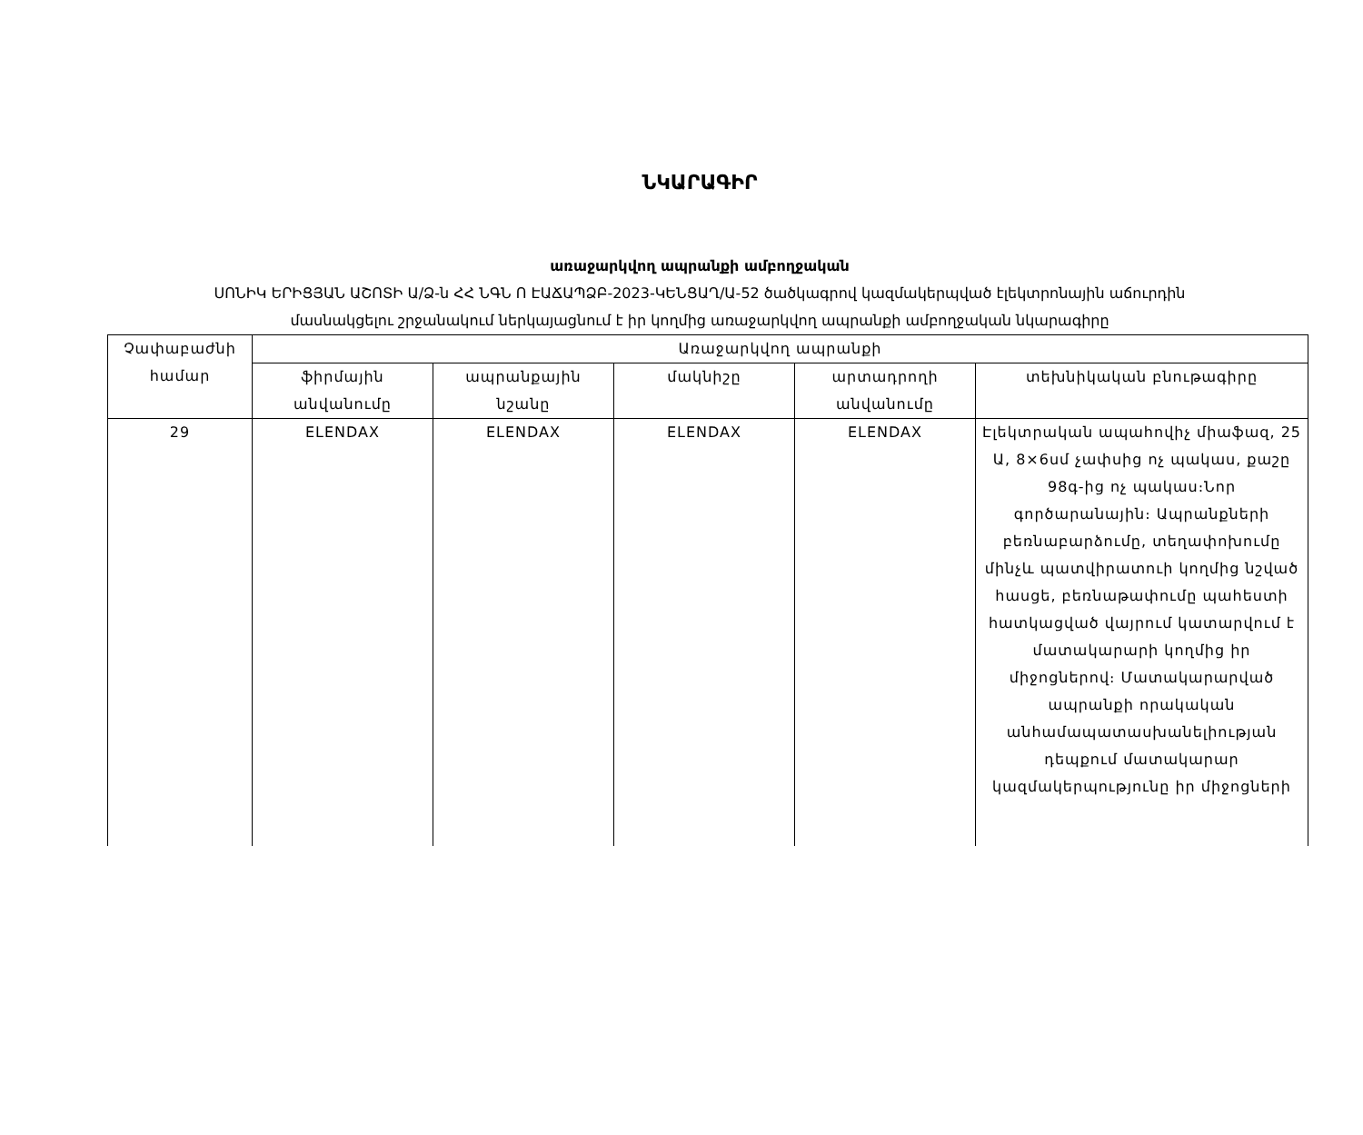ՆԿԱՐԱԳԻՐ
առաջարկվող ապրանքի ամբողջական
ՍՈՆԻԿ ԵՐԻՑՅԱՆ ԱՇՈՏԻ Ա/Ձ-ն ՀՀ ՆԳՆ Ո ԷԱՃԱՊՁԲ-2023-ԿԵՆՑԱՂ/Ա-52 ծածկագրով կազմակերպված էլեկտրոնային աճուրդին
մասնակցելու շրջանակում ներկայացնում է իր կողմից առաջարկվող ապրանքի ամբողջական նկարագիրը
| Չափաբաժնի համար | Առաջարկվող ապրանքի | | | | |
| --- | --- | --- | --- | --- | --- |
| | ֆիրմային անվանումը | ապրանքային նշանը | մակնիշը | արտադրողի անվանումը | տեխնիկական բնութագիրը |
| 29 | ELENDAX | ELENDAX | ELENDAX | ELENDAX | Էլեկտրական ապահովիչ միաֆազ, 25 Ա, 8×6սմ չափսից ոչ պակաս, քաշը 98գ-ից ոչ պակաս։Նոր գործարանային։ Ապրանքների բեռնաբարձումը, տեղափոխումը մինչև պատվիրատուի կողմից նշված հասցե, բեռնաթափումը պահեստի հատկացված վայրում կատարվում է մատակարարի կողմից իր միջոցներով։ Մատակարարված ապրանքի որակական անհամապատասխանելիության դեպքում մատակարար կազմակերպությունը իր միջոցների |